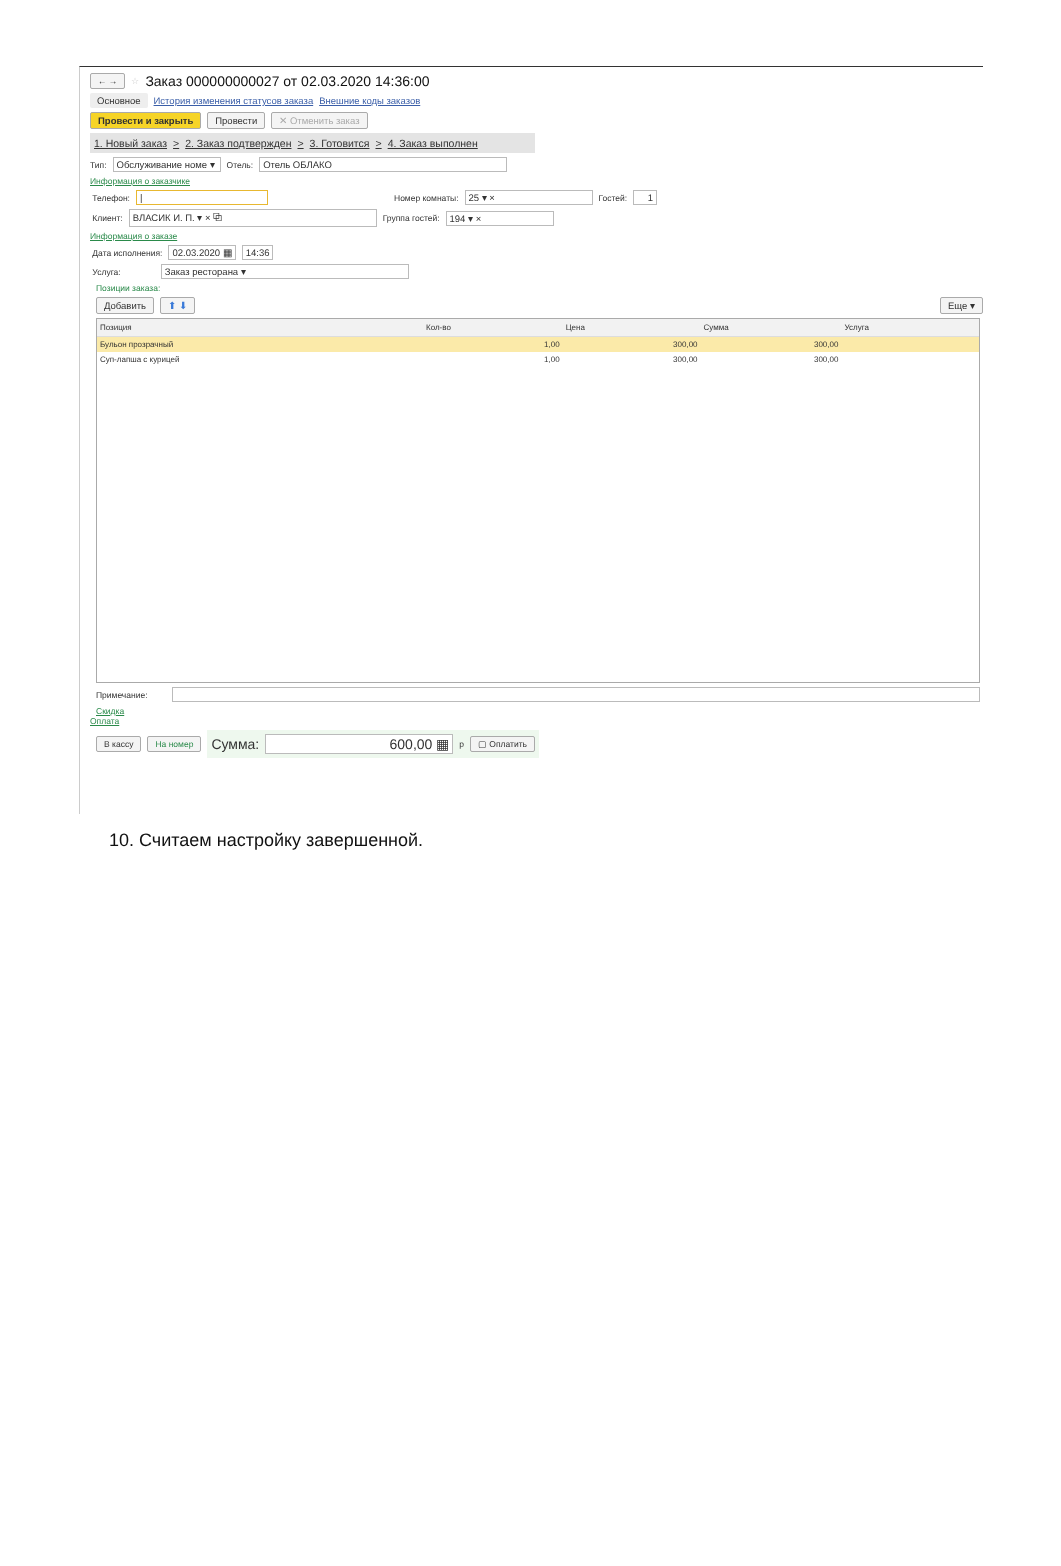← → ☆
Заказ 000000000027 от 02.03.2020 14:36:00
Основное История изменения статусов заказа Внешние коды заказов
Провести и закрыть Провести ✕ Отменить заказ
1. Новый заказ > 2. Заказ подтвержден > 3. Готовится > 4. Заказ выполнен
Тип: Обслуживание номе ▾ Отель: Отель ОБЛАКО
Информация о заказчике
Телефон: | Номер комнаты: 25 ▾ × Гостей: 1
Клиент: ВЛАСИК И. П. ▾ × ⧉ Группа гостей: 194 ▾ ×
Информация о заказе
Дата исполнения: 02.03.2020 ▦ 14:36
Услуга: Заказ ресторана ▾
Позиции заказа:
Добавить ⬆ ⬇ Еще ▾
| Позиция | Кол-во | Цена | Сумма | Услуга |
| --- | --- | --- | --- | --- |
| Бульон прозрачный | 1,00 | 300,00 | 300,00 | |
| Суп-лапша с курицей | 1,00 | 300,00 | 300,00 | |
Примечание:
Скидка
Оплата
В кассу На номер Сумма: 600,00 ▦ р ▢ Оплатить
10. Считаем настройку завершенной.